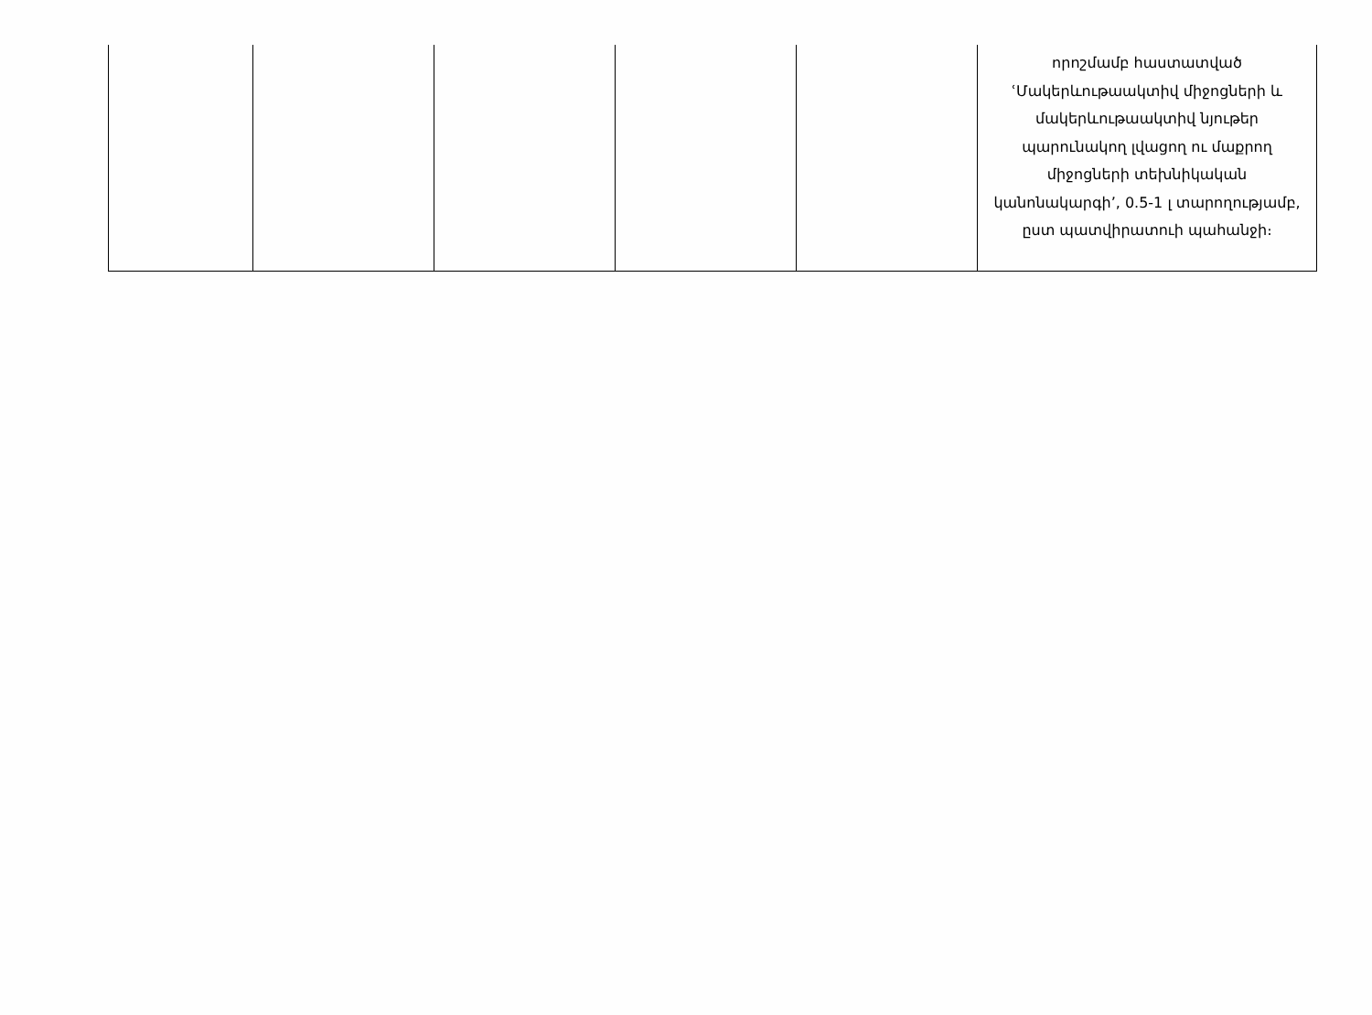| | | | | | որոշմամբ հաստատված ՙՄակերևութաակտիվ միջոցների և մակերևութաակտիվ նյութեր պարունակող լվացող ու մաքրող միջոցների տեխնիկական կանոնակարգի՚, 0.5-1 լ տարողությամբ, ըստ պատվիրատուի պահանջի։ |